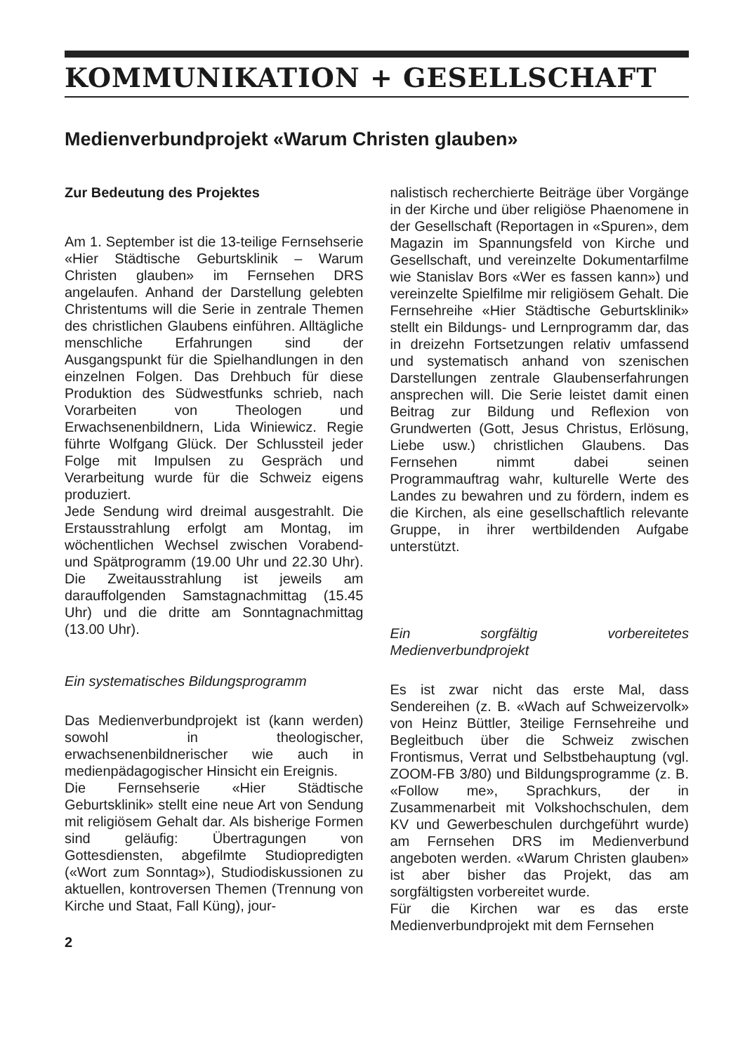KOMMUNIKATION + GESELLSCHAFT
Medienverbundprojekt «Warum Christen glauben»
Zur Bedeutung des Projektes
Am 1. September ist die 13-teilige Fernsehserie «Hier Städtische Geburtsklinik – Warum Christen glauben» im Fernsehen DRS angelaufen. Anhand der Darstellung gelebten Christentums will die Serie in zentrale Themen des christlichen Glaubens einführen. Alltägliche menschliche Erfahrungen sind der Ausgangspunkt für die Spielhandlungen in den einzelnen Folgen. Das Drehbuch für diese Produktion des Südwestfunks schrieb, nach Vorarbeiten von Theologen und Erwachsenenbildnern, Lida Winiewicz. Regie führte Wolfgang Glück. Der Schlussteil jeder Folge mit Impulsen zu Gespräch und Verarbeitung wurde für die Schweiz eigens produziert.
Jede Sendung wird dreimal ausgestrahlt. Die Erstausstrahlung erfolgt am Montag, im wöchentlichen Wechsel zwischen Vorabend- und Spätprogramm (19.00 Uhr und 22.30 Uhr). Die Zweitausstrahlung ist jeweils am darauffolgenden Samstagnachmittag (15.45 Uhr) und die dritte am Sonntagnachmittag (13.00 Uhr).
Ein systematisches Bildungsprogramm
Das Medienverbundprojekt ist (kann werden) sowohl in theologischer, erwachsenenbildnerischer wie auch in medienpädagogischer Hinsicht ein Ereignis.
Die Fernsehserie «Hier Städtische Geburtsklinik» stellt eine neue Art von Sendung mit religiösem Gehalt dar. Als bisherige Formen sind geläufig: Übertragungen von Gottesdiensten, abgefilmte Studiopredigten («Wort zum Sonntag»), Studiodiskussionen zu aktuellen, kontroversen Themen (Trennung von Kirche und Staat, Fall Küng), jour-
2
nalistisch recherchierte Beiträge über Vorgänge in der Kirche und über religiöse Phaenomene in der Gesellschaft (Reportagen in «Spuren», dem Magazin im Spannungsfeld von Kirche und Gesellschaft, und vereinzelte Dokumentarfilme wie Stanislav Bors «Wer es fassen kann») und vereinzelte Spielfilme mir religiösem Gehalt. Die Fernsehreihe «Hier Städtische Geburtsklinik» stellt ein Bildungs- und Lernprogramm dar, das in dreizehn Fortsetzungen relativ umfassend und systematisch anhand von szenischen Darstellungen zentrale Glaubenserfahrungen ansprechen will. Die Serie leistet damit einen Beitrag zur Bildung und Reflexion von Grundwerten (Gott, Jesus Christus, Erlösung, Liebe usw.) christlichen Glaubens. Das Fernsehen nimmt dabei seinen Programmauftrag wahr, kulturelle Werte des Landes zu bewahren und zu fördern, indem es die Kirchen, als eine gesellschaftlich relevante Gruppe, in ihrer wertbildenden Aufgabe unterstützt.
Ein sorgfältig vorbereitetes Medienverbundprojekt
Es ist zwar nicht das erste Mal, dass Sendereihen (z. B. «Wach auf Schweizervolk» von Heinz Büttler, 3teilige Fernsehreihe und Begleitbuch über die Schweiz zwischen Frontismus, Verrat und Selbstbehauptung (vgl. ZOOM-FB 3/80) und Bildungsprogramme (z. B. «Follow me», Sprachkurs, der in Zusammenarbeit mit Volkshochschulen, dem KV und Gewerbeschulen durchgeführt wurde) am Fernsehen DRS im Medienverbund angeboten werden. «Warum Christen glauben» ist aber bisher das Projekt, das am sorgfältigsten vorbereitet wurde.
Für die Kirchen war es das erste Medienverbundprojekt mit dem Fernsehen